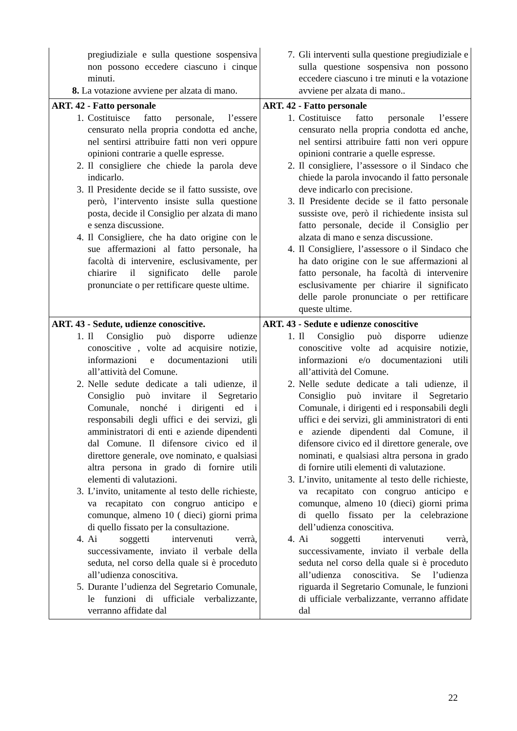| pregiudiziale e sulla questione sospensiva non possono eccedere ciascuno i cinque minuti. 8. La votazione avviene per alzata di mano. | 7. Gli interventi sulla questione pregiudiziale e sulla questione sospensiva non possono eccedere ciascuno i tre minuti e la votazione avviene per alzata di mano.. |
| ART. 42 - Fatto personale 1. Costituisce fatto personale, l’essere censurato nella propria condotta ed anche, nel sentirsi attribuire fatti non veri oppure opinioni contrarie a quelle espresse. 2. Il consigliere che chiede la parola deve indicarlo. 3. Il Presidente decide se il fatto sussiste, ove però, l’intervento insiste sulla questione posta, decide il Consiglio per alzata di mano e senza discussione. 4. Il Consigliere, che ha dato origine con le sue affermazioni al fatto personale, ha facoltà di intervenire, esclusivamente, per chiarire il significato delle parole pronunciate o per rettificare queste ultime. | ART. 42 - Fatto personale 1. Costituisce fatto personale l’essere censurato nella propria condotta ed anche, nel sentirsi attribuire fatti non veri oppure opinioni contrarie a quelle espresse. 2. Il consigliere, l’assessore o il Sindaco che chiede la parola invocando il fatto personale deve indicarlo con precisione. 3. Il Presidente decide se il fatto personale sussiste ove, però il richiedente insista sul fatto personale, decide il Consiglio per alzata di mano e senza discussione. 4. Il Consigliere, l’assessore o il Sindaco che ha dato origine con le sue affermazioni al fatto personale, ha facoltà di intervenire esclusivamente per chiarire il significato delle parole pronunciate o per rettificare queste ultime. |
| ART. 43 - Sedute, udienze conoscitive. 1. Il Consiglio può disporre udienze conoscitive , volte ad acquisire notizie, informazioni e documentazioni utili all’attività del Comune. 2. Nelle sedute dedicate a tali udienze, il Consiglio può invitare il Segretario Comunale, nonché i dirigenti ed i responsabili degli uffici e dei servizi, gli amministratori di enti e aziende dipendenti dal Comune. Il difensore civico ed il direttore generale, ove nominato, e qualsiasi altra persona in grado di fornire utili elementi di valutazioni. 3. L’invito, unitamente al testo delle richieste, va recapitato con congruo anticipo e comunque, almeno 10 ( dieci) giorni prima di quello fissato per la consultazione. 4. Ai soggetti intervenuti verrà, successivamente, inviato il verbale della seduta, nel corso della quale si è proceduto all’udienza conoscitiva. 5. Durante l’udienza del Segretario Comunale, le funzioni di ufficiale verbalizzante, verranno affidate dal | ART. 43 - Sedute e udienze conoscitive 1. Il Consiglio può disporre udienze conoscitive volte ad acquisire notizie, informazioni e/o documentazioni utili all’attività del Comune. 2. Nelle sedute dedicate a tali udienze, il Consiglio può invitare il Segretario Comunale, i dirigenti ed i responsabili degli uffici e dei servizi, gli amministratori di enti e aziende dipendenti dal Comune, il difensore civico ed il direttore generale, ove nominati, e qualsiasi altra persona in grado di fornire utili elementi di valutazione. 3. L’invito, unitamente al testo delle richieste, va recapitato con congruo anticipo e comunque, almeno 10 (dieci) giorni prima di quello fissato per la celebrazione dell’udienza conoscitiva. 4. Ai soggetti intervenuti verrà, successivamente, inviato il verbale della seduta nel corso della quale si è proceduto all’udienza conoscitiva. Se l’udienza riguarda il Segretario Comunale, le funzioni di ufficiale verbalizzante, verranno affidate dal |
22